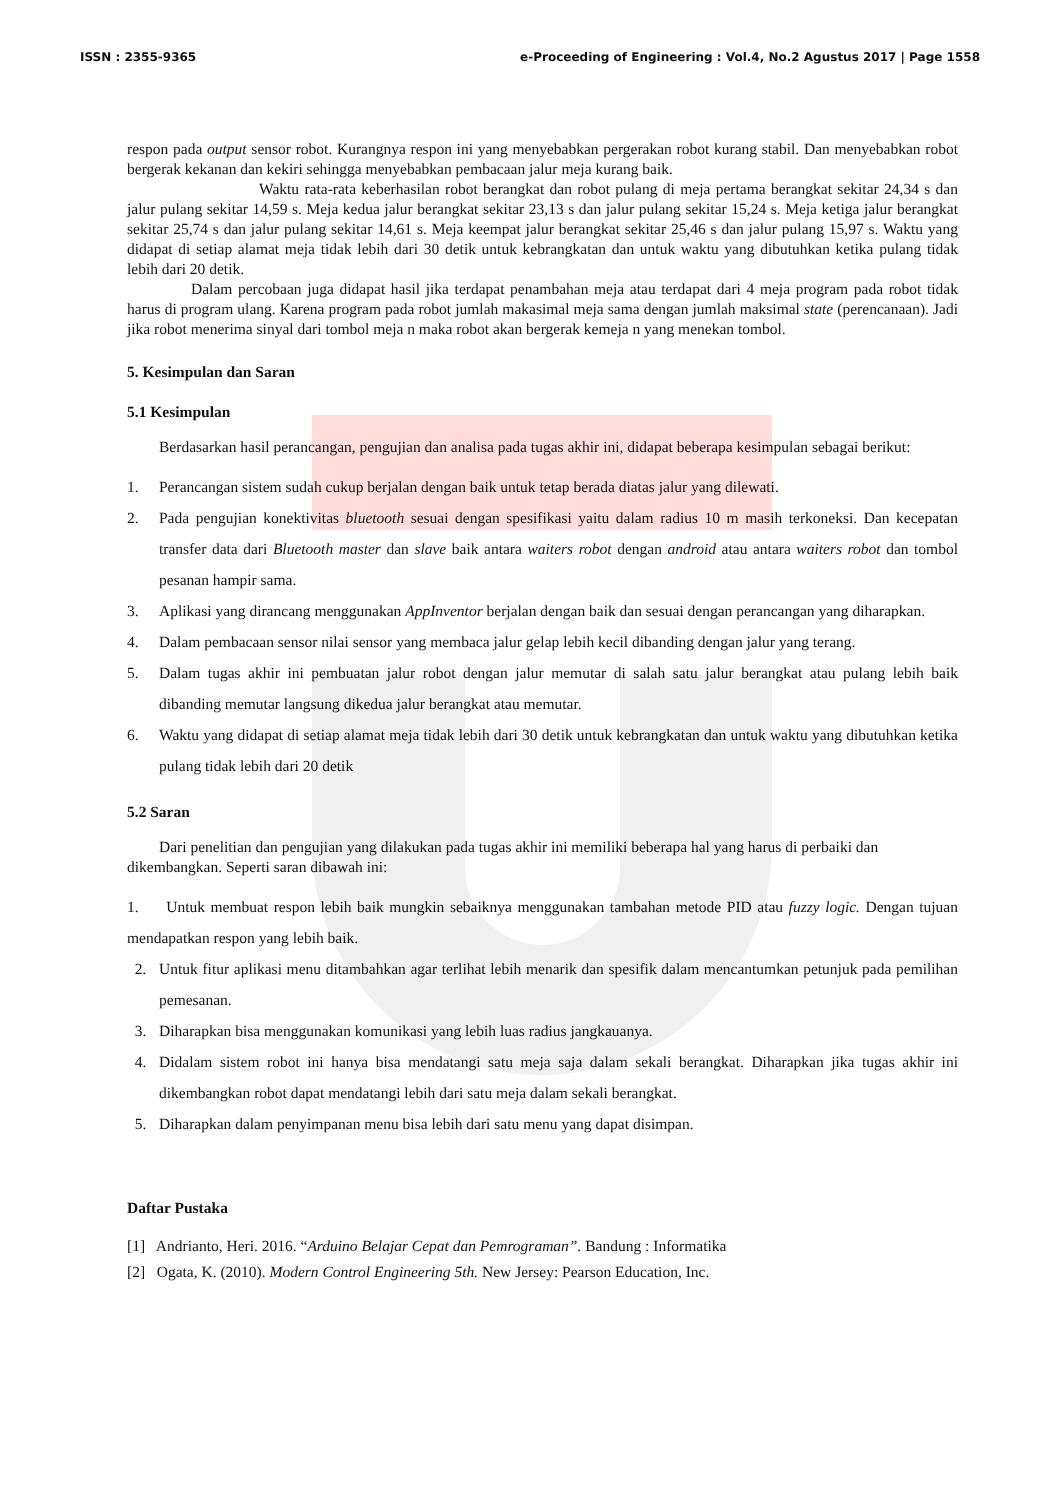ISSN : 2355-9365 e-Proceeding of Engineering : Vol.4, No.2 Agustus 2017 | Page 1558
respon pada output sensor robot. Kurangnya respon ini yang menyebabkan pergerakan robot kurang stabil. Dan menyebabkan robot bergerak kekanan dan kekiri sehingga menyebabkan pembacaan jalur meja kurang baik.
Waktu rata-rata keberhasilan robot berangkat dan robot pulang di meja pertama berangkat sekitar 24,34 s dan jalur pulang sekitar 14,59 s. Meja kedua jalur berangkat sekitar 23,13 s dan jalur pulang sekitar 15,24 s. Meja ketiga jalur berangkat sekitar 25,74 s dan jalur pulang sekitar 14,61 s. Meja keempat jalur berangkat sekitar 25,46 s dan jalur pulang 15,97 s. Waktu yang didapat di setiap alamat meja tidak lebih dari 30 detik untuk kebrangkatan dan untuk waktu yang dibutuhkan ketika pulang tidak lebih dari 20 detik.
Dalam percobaan juga didapat hasil jika terdapat penambahan meja atau terdapat dari 4 meja program pada robot tidak harus di program ulang. Karena program pada robot jumlah makasimal meja sama dengan jumlah maksimal state (perencanaan). Jadi jika robot menerima sinyal dari tombol meja n maka robot akan bergerak kemeja n yang menekan tombol.
5. Kesimpulan dan Saran
5.1 Kesimpulan
Berdasarkan hasil perancangan, pengujian dan analisa pada tugas akhir ini, didapat beberapa kesimpulan sebagai berikut:
1. Perancangan sistem sudah cukup berjalan dengan baik untuk tetap berada diatas jalur yang dilewati.
2. Pada pengujian konektivitas bluetooth sesuai dengan spesifikasi yaitu dalam radius 10 m masih terkoneksi. Dan kecepatan transfer data dari Bluetooth master dan slave baik antara waiters robot dengan android atau antara waiters robot dan tombol pesanan hampir sama.
3. Aplikasi yang dirancang menggunakan AppInventor berjalan dengan baik dan sesuai dengan perancangan yang diharapkan.
4. Dalam pembacaan sensor nilai sensor yang membaca jalur gelap lebih kecil dibanding dengan jalur yang terang.
5. Dalam tugas akhir ini pembuatan jalur robot dengan jalur memutar di salah satu jalur berangkat atau pulang lebih baik dibanding memutar langsung dikedua jalur berangkat atau memutar.
6. Waktu yang didapat di setiap alamat meja tidak lebih dari 30 detik untuk kebrangkatan dan untuk waktu yang dibutuhkan ketika pulang tidak lebih dari 20 detik
5.2 Saran
Dari penelitian dan pengujian yang dilakukan pada tugas akhir ini memiliki beberapa hal yang harus di perbaiki dan dikembangkan. Seperti saran dibawah ini:
1. Untuk membuat respon lebih baik mungkin sebaiknya menggunakan tambahan metode PID atau fuzzy logic. Dengan tujuan mendapatkan respon yang lebih baik.
2. Untuk fitur aplikasi menu ditambahkan agar terlihat lebih menarik dan spesifik dalam mencantumkan petunjuk pada pemilihan pemesanan.
3. Diharapkan bisa menggunakan komunikasi yang lebih luas radius jangkauanya.
4. Didalam sistem robot ini hanya bisa mendatangi satu meja saja dalam sekali berangkat. Diharapkan jika tugas akhir ini dikembangkan robot dapat mendatangi lebih dari satu meja dalam sekali berangkat.
5. Diharapkan dalam penyimpanan menu bisa lebih dari satu menu yang dapat disimpan.
Daftar Pustaka
[1] Andrianto, Heri. 2016. “Arduino Belajar Cepat dan Pemrograman”. Bandung : Informatika
[2] Ogata, K. (2010). Modern Control Engineering 5th. New Jersey: Pearson Education, Inc.